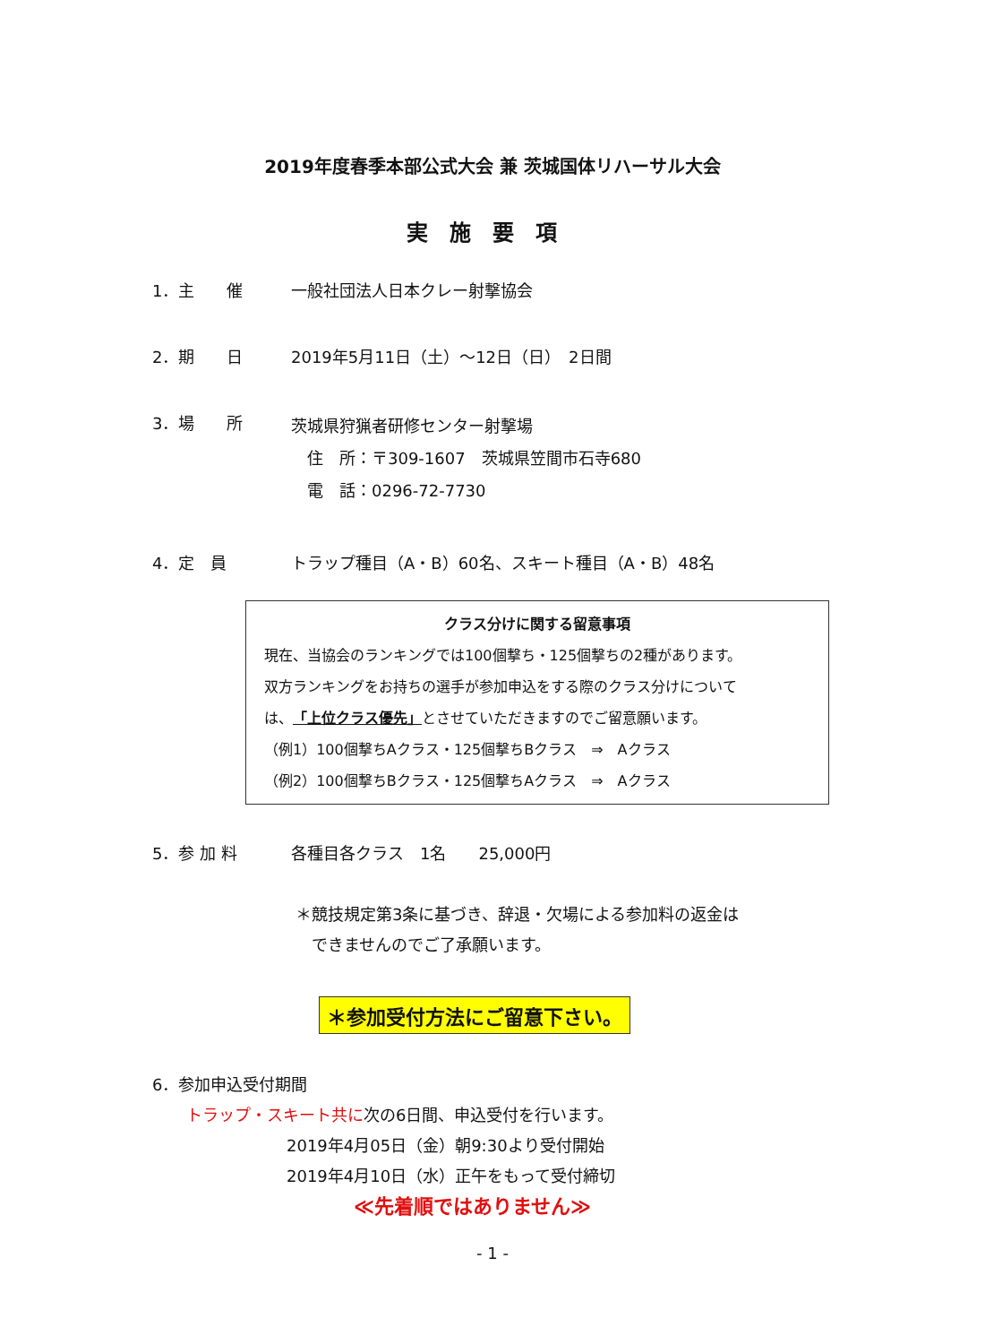2019年度春季本部公式大会 兼 茨城国体リハーサル大会
実施要項
1．主　　催 一般社団法人日本クレー射撃協会
2．期　　日 2019年5月11日（土）～12日（日）　2日間
3．場　　所
茨城県狩猟者研修センター射撃場
　住　所：〒309-1607　茨城県笠間市石寺680
　電　話：0296-72-7730
4．定　員 トラップ種目（A・B）60名、スキート種目（A・B）48名
クラス分けに関する留意事項
現在、当協会のランキングでは100個撃ち・125個撃ちの2種があります。
双方ランキングをお持ちの選手が参加申込をする際のクラス分けについて
は、「上位クラス優先」とさせていただきますのでご留意願います。
（例1）100個撃ちAクラス・125個撃ちBクラス　⇒　Aクラス
（例2）100個撃ちBクラス・125個撃ちAクラス　⇒　Aクラス
5．参 加 料 各種目各クラス　1名　　25,000円
＊競技規定第3条に基づき、辞退・欠場による参加料の返金は
　できませんのでご了承願います。
＊参加受付方法にご留意下さい。
6．参加申込受付期間
トラップ・スキート共に次の6日間、申込受付を行います。
2019年4月05日（金）朝9:30より受付開始
2019年4月10日（水）正午をもって受付締切
≪先着順ではありません≫
- 1 -